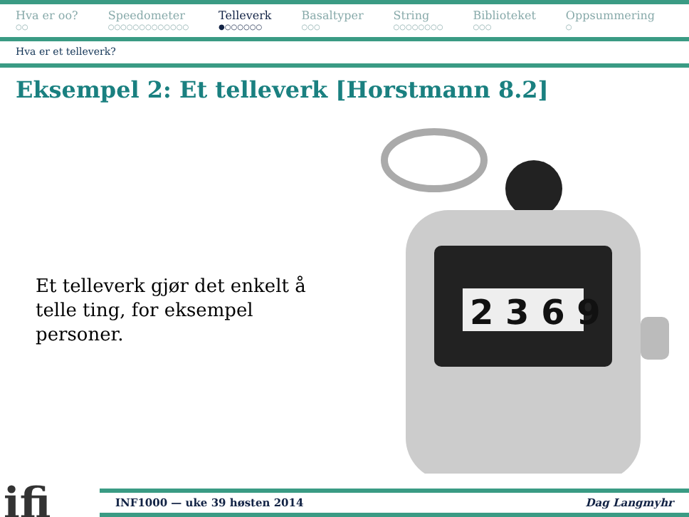Hva er oo?
○○
Speedometer
○○○○○○○○○○○○○
Telleverk
●○○○○○○
Basaltyper
○○○
String
○○○○○○○○
Biblioteket
○○○
Oppsummering
○
Hva er et telleverk?
Eksempel 2: Et telleverk [Horstmann 8.2]
Et telleverk gjør det enkelt å telle ting, for eksempel personer.
2 3 6 9
ifi
INF1000 — uke 39 høsten 2014 Dag Langmyhr